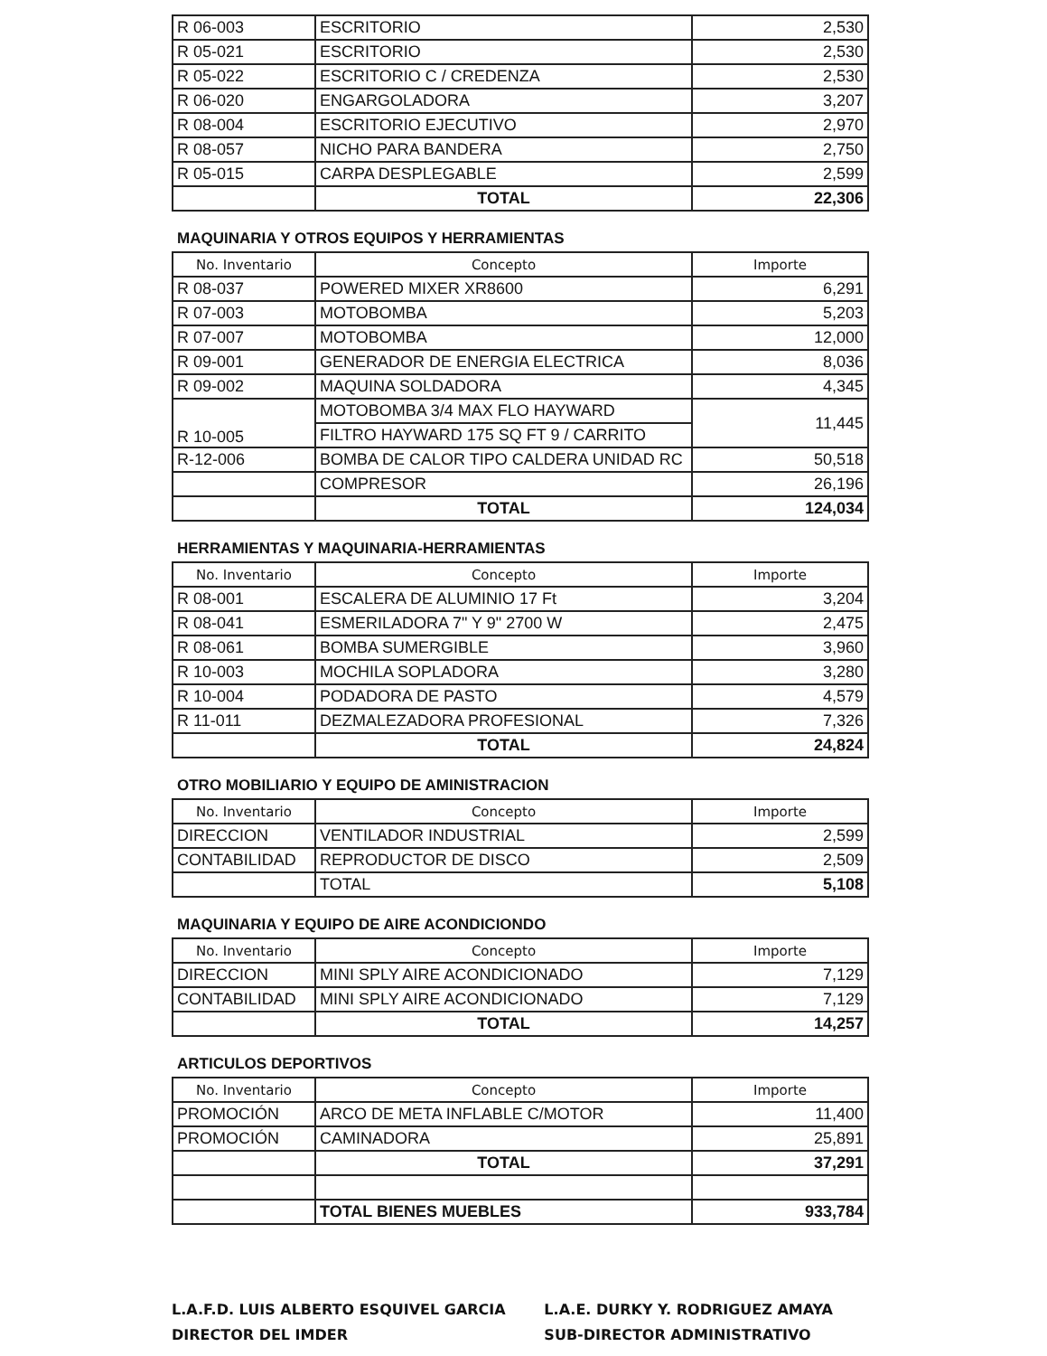| R 06-003 | ESCRITORIO | 2,530 |
| R 05-021 | ESCRITORIO | 2,530 |
| R 05-022 | ESCRITORIO C / CREDENZA | 2,530 |
| R 06-020 | ENGARGOLADORA | 3,207 |
| R 08-004 | ESCRITORIO EJECUTIVO | 2,970 |
| R 08-057 | NICHO PARA BANDERA | 2,750 |
| R 05-015 | CARPA DESPLEGABLE | 2,599 |
| | TOTAL | 22,306 |
MAQUINARIA Y OTROS EQUIPOS Y HERRAMIENTAS
| No. Inventario | Concepto | Importe |
| --- | --- | --- |
| R 08-037 | POWERED MIXER XR8600 | 6,291 |
| R 07-003 | MOTOBOMBA | 5,203 |
| R 07-007 | MOTOBOMBA | 12,000 |
| R 09-001 | GENERADOR DE ENERGIA ELECTRICA | 8,036 |
| R 09-002 | MAQUINA SOLDADORA | 4,345 |
| R 10-005 | MOTOBOMBA 3/4 MAX FLO HAYWARD | 11,445 |
| | FILTRO HAYWARD 175 SQ FT 9 / CARRITO | |
| R-12-006 | BOMBA DE CALOR TIPO CALDERA UNIDAD RC | 50,518 |
| | COMPRESOR | 26,196 |
| | TOTAL | 124,034 |
HERRAMIENTAS Y MAQUINARIA-HERRAMIENTAS
| No. Inventario | Concepto | Importe |
| --- | --- | --- |
| R 08-001 | ESCALERA DE ALUMINIO 17 Ft | 3,204 |
| R 08-041 | ESMERILADORA 7" Y 9" 2700 W | 2,475 |
| R 08-061 | BOMBA SUMERGIBLE | 3,960 |
| R 10-003 | MOCHILA SOPLADORA | 3,280 |
| R 10-004 | PODADORA DE PASTO | 4,579 |
| R 11-011 | DEZMALEZADORA PROFESIONAL | 7,326 |
| | TOTAL | 24,824 |
OTRO MOBILIARIO Y EQUIPO DE AMINISTRACION
| No. Inventario | Concepto | Importe |
| --- | --- | --- |
| DIRECCION | VENTILADOR INDUSTRIAL | 2,599 |
| CONTABILIDAD | REPRODUCTOR DE DISCO | 2,509 |
| | TOTAL | 5,108 |
MAQUINARIA Y EQUIPO DE AIRE ACONDICIONDO
| No. Inventario | Concepto | Importe |
| --- | --- | --- |
| DIRECCION | MINI SPLY AIRE ACONDICIONADO | 7,129 |
| CONTABILIDAD | MINI SPLY AIRE ACONDICIONADO | 7,129 |
| | TOTAL | 14,257 |
ARTICULOS DEPORTIVOS
| No. Inventario | Concepto | Importe |
| --- | --- | --- |
| PROMOCIÓN | ARCO DE META INFLABLE C/MOTOR | 11,400 |
| PROMOCIÓN | CAMINADORA | 25,891 |
| | TOTAL | 37,291 |
| | TOTAL BIENES MUEBLES | 933,784 |
L.A.F.D. LUIS ALBERTO ESQUIVEL GARCIA
DIRECTOR DEL IMDER
L.A.E. DURKY Y. RODRIGUEZ AMAYA
SUB-DIRECTOR ADMINISTRATIVO